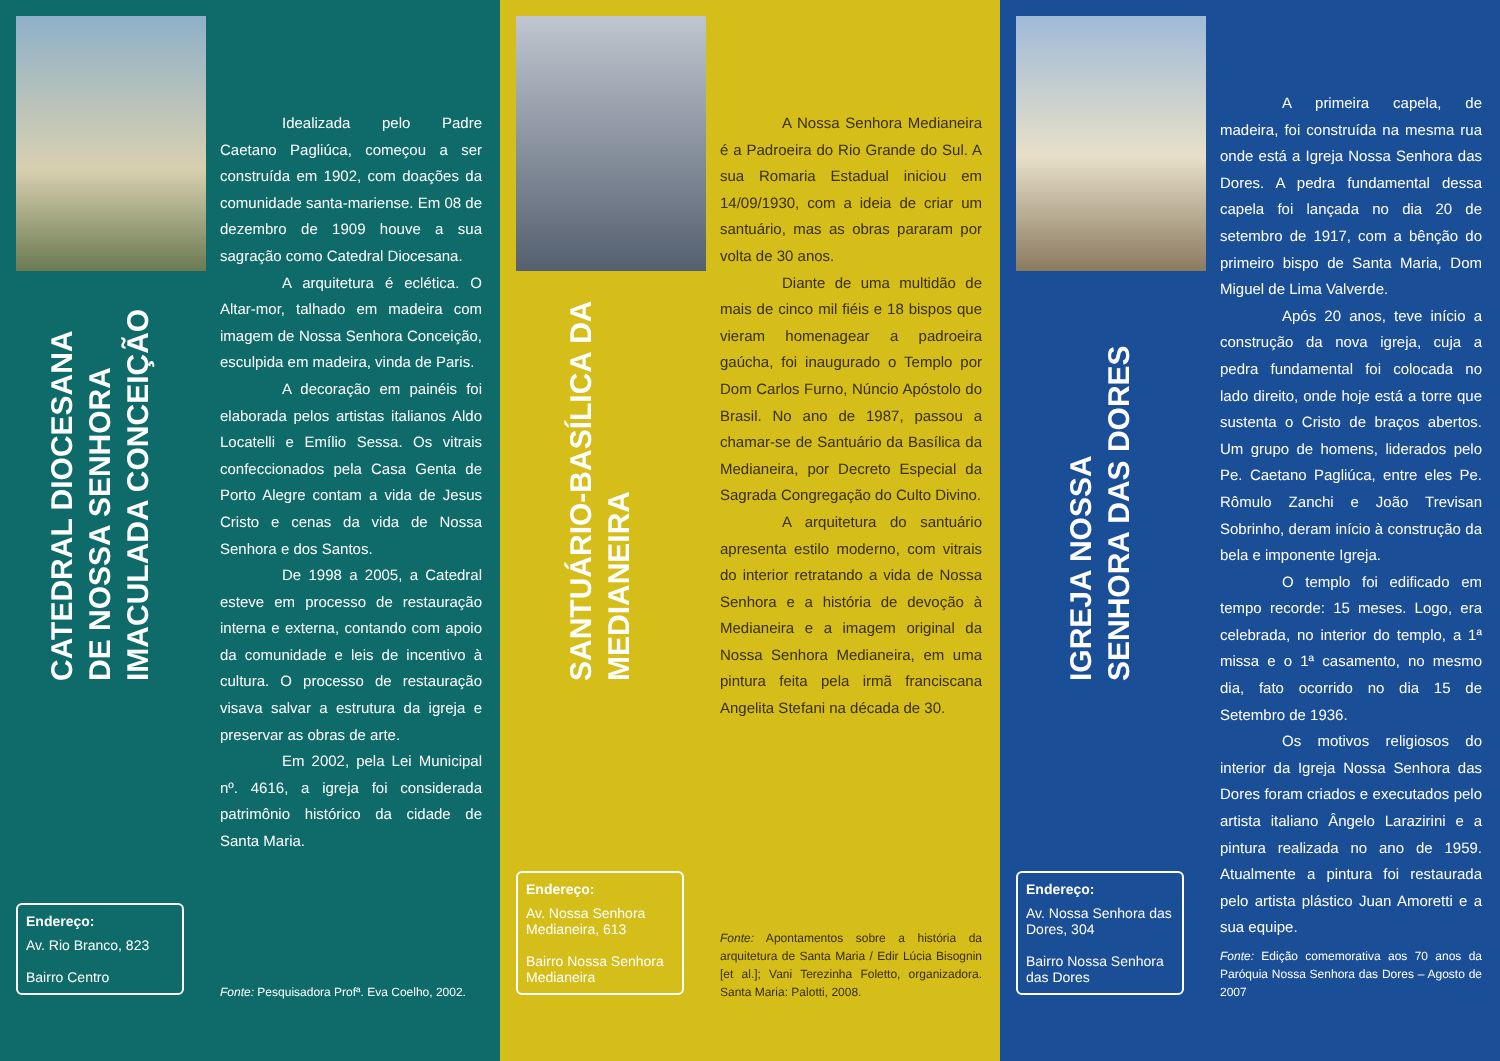CATEDRAL DIOCESANA DE NOSSA SENHORA IMACULADA CONCEIÇÃO
Endereço:
Av. Rio Branco, 823
Bairro Centro
Idealizada pelo Padre Caetano Pagliúca, começou a ser construída em 1902, com doações da comunidade santa-mariense. Em 08 de dezembro de 1909 houve a sua sagração como Catedral Diocesana.
A arquitetura é eclética. O Altar-mor, talhado em madeira com imagem de Nossa Senhora Conceição, esculpida em madeira, vinda de Paris.
A decoração em painéis foi elaborada pelos artistas italianos Aldo Locatelli e Emílio Sessa. Os vitrais confeccionados pela Casa Genta de Porto Alegre contam a vida de Jesus Cristo e cenas da vida de Nossa Senhora e dos Santos.
De 1998 a 2005, a Catedral esteve em processo de restauração interna e externa, contando com apoio da comunidade e leis de incentivo à cultura. O processo de restauração visava salvar a estrutura da igreja e preservar as obras de arte.
Em 2002, pela Lei Municipal nº. 4616, a igreja foi considerada patrimônio histórico da cidade de Santa Maria.
Fonte: Pesquisadora Profª. Eva Coelho, 2002.
SANTUÁRIO-BASÍLICA DA MEDIANEIRA
Endereço:
Av. Nossa Senhora Medianeira, 613
Bairro Nossa Senhora Medianeira
A Nossa Senhora Medianeira é a Padroeira do Rio Grande do Sul. A sua Romaria Estadual iniciou em 14/09/1930, com a ideia de criar um santuário, mas as obras pararam por volta de 30 anos.
Diante de uma multidão de mais de cinco mil fiéis e 18 bispos que vieram homenagear a padroeira gaúcha, foi inaugurado o Templo por Dom Carlos Furno, Núncio Apóstolo do Brasil. No ano de 1987, passou a chamar-se de Santuário da Basílica da Medianeira, por Decreto Especial da Sagrada Congregação do Culto Divino.
A arquitetura do santuário apresenta estilo moderno, com vitrais do interior retratando a vida de Nossa Senhora e a história de devoção à Medianeira e a imagem original da Nossa Senhora Medianeira, em uma pintura feita pela irmã franciscana Angelita Stefani na década de 30.
Fonte: Apontamentos sobre a história da arquitetura de Santa Maria / Edir Lúcia Bisognin [et al.]; Vani Terezinha Foletto, organizadora. Santa Maria: Palotti, 2008.
IGREJA NOSSA SENHORA DAS DORES
Endereço:
Av. Nossa Senhora das Dores, 304
Bairro Nossa Senhora das Dores
A primeira capela, de madeira, foi construída na mesma rua onde está a Igreja Nossa Senhora das Dores. A pedra fundamental dessa capela foi lançada no dia 20 de setembro de 1917, com a bênção do primeiro bispo de Santa Maria, Dom Miguel de Lima Valverde.
Após 20 anos, teve início a construção da nova igreja, cuja a pedra fundamental foi colocada no lado direito, onde hoje está a torre que sustenta o Cristo de braços abertos. Um grupo de homens, liderados pelo Pe. Caetano Pagliúca, entre eles Pe. Rômulo Zanchi e João Trevisan Sobrinho, deram início à construção da bela e imponente Igreja.
O templo foi edificado em tempo recorde: 15 meses. Logo, era celebrada, no interior do templo, a 1ª missa e o 1ª casamento, no mesmo dia, fato ocorrido no dia 15 de Setembro de 1936.
Os motivos religiosos do interior da Igreja Nossa Senhora das Dores foram criados e executados pelo artista italiano Ângelo Larazirini e a pintura realizada no ano de 1959. Atualmente a pintura foi restaurada pelo artista plástico Juan Amoretti e a sua equipe.
Fonte: Edição comemorativa aos 70 anos da Paróquia Nossa Senhora das Dores – Agosto de 2007